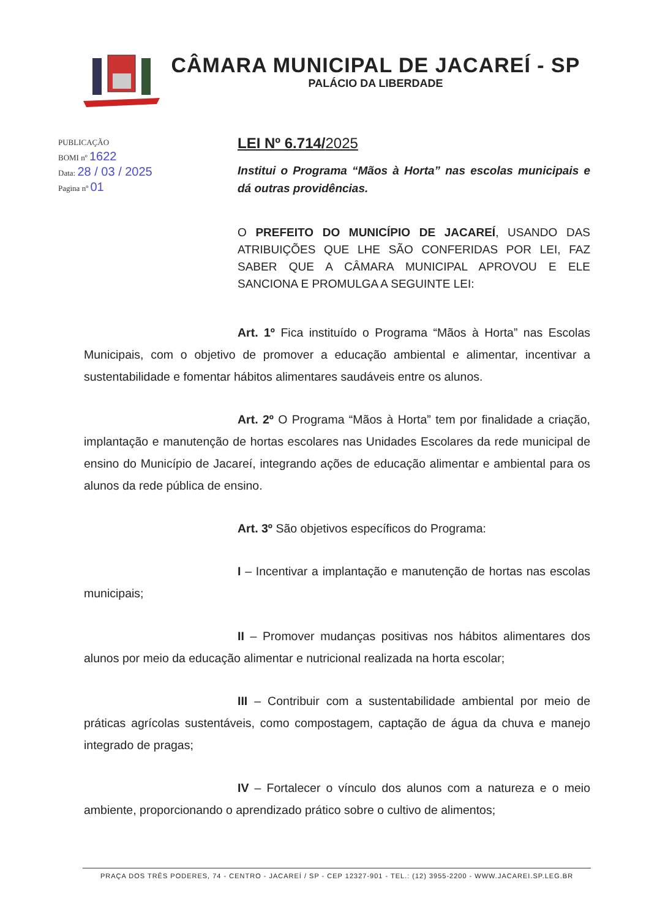CÂMARA MUNICIPAL DE JACAREÍ - SP
PALÁCIO DA LIBERDADE
PUBLICAÇÃO
BOMI nº 1622
Data: 28 / 03 / 2025
Pagina nº 01
LEI Nº 6.714/2025
Institui o Programa “Mãos à Horta” nas escolas municipais e dá outras providências.
O PREFEITO DO MUNICÍPIO DE JACAREÍ, USANDO DAS ATRIBUIÇÕES QUE LHE SÃO CONFERIDAS POR LEI, FAZ SABER QUE A CÂMARA MUNICIPAL APROVOU E ELE SANCIONA E PROMULGA A SEGUINTE LEI:
Art. 1º Fica instituído o Programa “Mãos à Horta” nas Escolas Municipais, com o objetivo de promover a educação ambiental e alimentar, incentivar a sustentabilidade e fomentar hábitos alimentares saudáveis entre os alunos.
Art. 2º O Programa “Mãos à Horta” tem por finalidade a criação, implantação e manutenção de hortas escolares nas Unidades Escolares da rede municipal de ensino do Município de Jacareí, integrando ações de educação alimentar e ambiental para os alunos da rede pública de ensino.
Art. 3º São objetivos específicos do Programa:
I – Incentivar a implantação e manutenção de hortas nas escolas municipais;
II – Promover mudanças positivas nos hábitos alimentares dos alunos por meio da educação alimentar e nutricional realizada na horta escolar;
III – Contribuir com a sustentabilidade ambiental por meio de práticas agrícolas sustentáveis, como compostagem, captação de água da chuva e manejo integrado de pragas;
IV – Fortalecer o vínculo dos alunos com a natureza e o meio ambiente, proporcionando o aprendizado prático sobre o cultivo de alimentos;
PRAÇA DOS TRÊS PODERES, 74 - CENTRO - JACAREÍ / SP - CEP 12327-901 - TEL.: (12) 3955-2200 - WWW.JACAREI.SP.LEG.BR